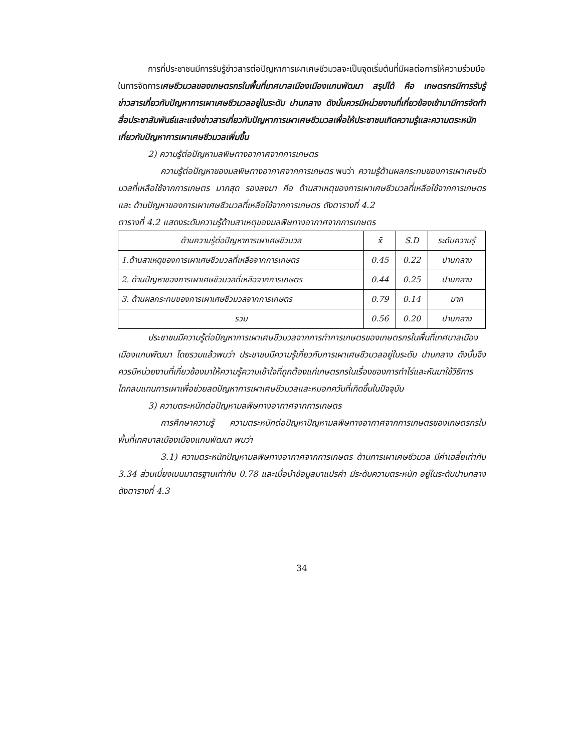การที่ประชาชนมีการรับรู้ข่าวสารต่อปัญหาการเผาเศษชีวมวลจะเป็นจุดเริ่มต้นที่มีผลต่อการให้ความร่วมมือในการจัดการเศษชีวมวลของเกษตรกรในพื้นที่เทศบาลเมืองเมืองแกนพัฒนา สรุปได้ คือ เกษตรกรมีการรับรู้ข่าวสารเกี่ยวกับปัญหาการเผาเศษชีวมวลอยู่ในระดับ ปานกลาง ดังนั้นควรมีหน่วยงานที่เกี่ยวข้องเข้ามามีการจัดทำสื่อประชาสัมพันธ์และแจ้งข่าวสารเกี่ยวกับปัญหาการเผาเศษชีวมวลเพื่อให้ประชาชนเกิดความรู้และความตระหนักเกี่ยวกับปัญหาการเผาเศษชีวมวลเพิ่มขึ้น
2) ความรู้ต่อปัญหามลพิษทางอากาศจากการเกษตร
ความรู้ต่อปัญหาของมลพิษทางอากาศจากการเกษตร พบว่า ความรู้ด้านผลกระทบของการเผาเศษชีวมวลที่เหลือใช้จากการเกษตร มากสุด รองลงมา คือ ด้านสาเหตุของการเผาเศษชีวมวลที่เหลือใช้จากการเกษตร และ ด้านปัญหาของการเผาเศษชีวมวลที่เหลือใช้จากการเกษตร ดังตารางที่ 4.2
ตารางที่ 4.2 แสดงระดับความรู้ด้านสาเหตุของมลพิษทางอากาศจากการเกษตร
| ด้านความรู้ต่อปัญหาการเผาเศษชีวมวล | x̄ | S.D | ระดับความรู้ |
| --- | --- | --- | --- |
| 1.ด้านสาเหตุของการเผาเศษชีวมวลที่เหลือจากการเกษตร | 0.45 | 0.22 | ปานกลาง |
| 2. ด้านปัญหาของการเผาเศษชีวมวลที่เหลือจากการเกษตร | 0.44 | 0.25 | ปานกลาง |
| 3. ด้านผลกระทบของการเผาเศษชีวมวลจากการเกษตร | 0.79 | 0.14 | มาก |
| รวม | 0.56 | 0.20 | ปานกลาง |
ประชาชนมีความรู้ต่อปัญหาการเผาเศษชีวมวลจากการทำการเกษตรของเกษตรกรในพื้นที่เทศบาลเมืองเมืองแกนพัฒนา โดยรวมแล้วพบว่า ประชาชนมีความรู้เกี่ยวกับการเผาเศษชีวมวลอยู่ในระดับ ปานกลาง ดังนั้นจึงควรมีหน่วยงานที่เกี่ยวข้องมาให้ความรู้ความเข้าใจที่ถูกต้องแก่เกษตรกรในเรื่องของการทำไร่และหันมาใช้วิธีการไถกลบแทนการเผาเพื่อช่วยลดปัญหาการเผาเศษชีวมวลและหมอกควันที่เกิดขึ้นในปัจจุบัน
3) ความตระหนักต่อปัญหามลพิษทางอากาศจากการเกษตร
การศึกษาความรู้ ความตระหนักต่อปัญหาปัญหามลพิษทางอากาศจากการเกษตรของเกษตรกรในพื้นที่เทศบาลเมืองเมืองแกนพัฒนา พบว่า
3.1) ความตระหนักปัญหามลพิษทางอากาศจากการเกษตร ด้านการเผาเศษชีวมวล มีค่าเฉลี่ยเท่ากับ 3.34 ส่วนเบี่ยงเบนมาตรฐานเท่ากับ 0.78 และเมื่อนำข้อมูลมาแปรค่า มีระดับความตระหนัก อยู่ในระดับปานกลาง ดังตารางที่ 4.3
34